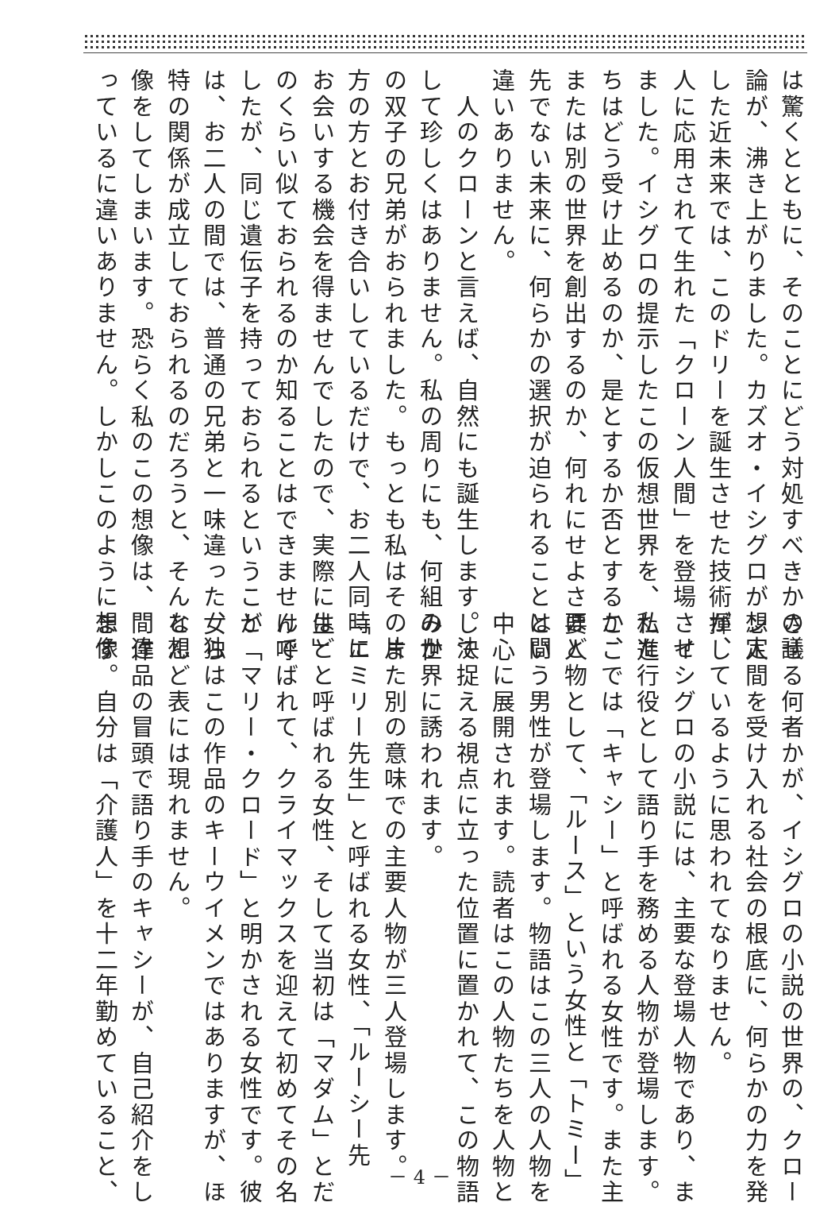は驚くとともに、そのことにどう対処すべきかの議
論が、沸き上がりました。カズオ・イシグロが想定
した近未来では、このドリーを誕生させた技術が、
人に応用されて生れた「クローン人間」を登場させ
ました。イシグロの提示したこの仮想世界を、私た
ちはどう受け止めるのか、是とするか否とするか、
または別の世界を創出するのか、何れにせよさほど
先でない未来に、何らかの選択が迫られることは間
違いありません。
　人のクローンと言えば、自然にも誕生します。決
して珍しくはありません。私の周りにも、何組みか
の双子の兄弟がおられました。もっとも私はその片
方の方とお付き合いしているだけで、お二人同時に
お会いする機会を得ませんでしたので、実際にはど
のくらい似ておられるのか知ることはできませんで
したが、同じ遺伝子を持っておられるということ
は、お二人の間では、普通の兄弟と一味違った、独
特の関係が成立しておられるのだろうと、そんな想
像をしてしまいます。恐らく私のこの想像は、間違
っているに違いありません。しかしこのように想像
させる何者かが、イシグロの小説の世界の、クロー
ン人間を受け入れる社会の根底に、何らかの力を発
揮しているように思われてなりません。
　イシグロの小説には、主要な登場人物であり、ま
た進行役として語り手を務める人物が登場します。
ここでは「キャシー」と呼ばれる女性です。また主
要人物として、「ルース」という女性と「トミー」
という男性が登場します。物語はこの三人の人物を
中心に展開されます。読者はこの人物たちを人物と
して捉える視点に立った位置に置かれて、この物語
の世界に誘われます。
　また別の意味での主要人物が三人登場します。
「エミリー先生」と呼ばれる女性、「ルーシー先
生」と呼ばれる女性、そして当初は「マダム」とだ
け呼ばれて、クライマックスを迎えて初めてその名
が「マリー・クロード」と明かされる女性です。彼
女らはこの作品のキーウイメンではありますが、ほ
とんど表には現れません。
　作品の冒頭で語り手のキャシーが、自己紹介をし
ます。自分は「介護人」を十二年勤めていること、
－ 4 －